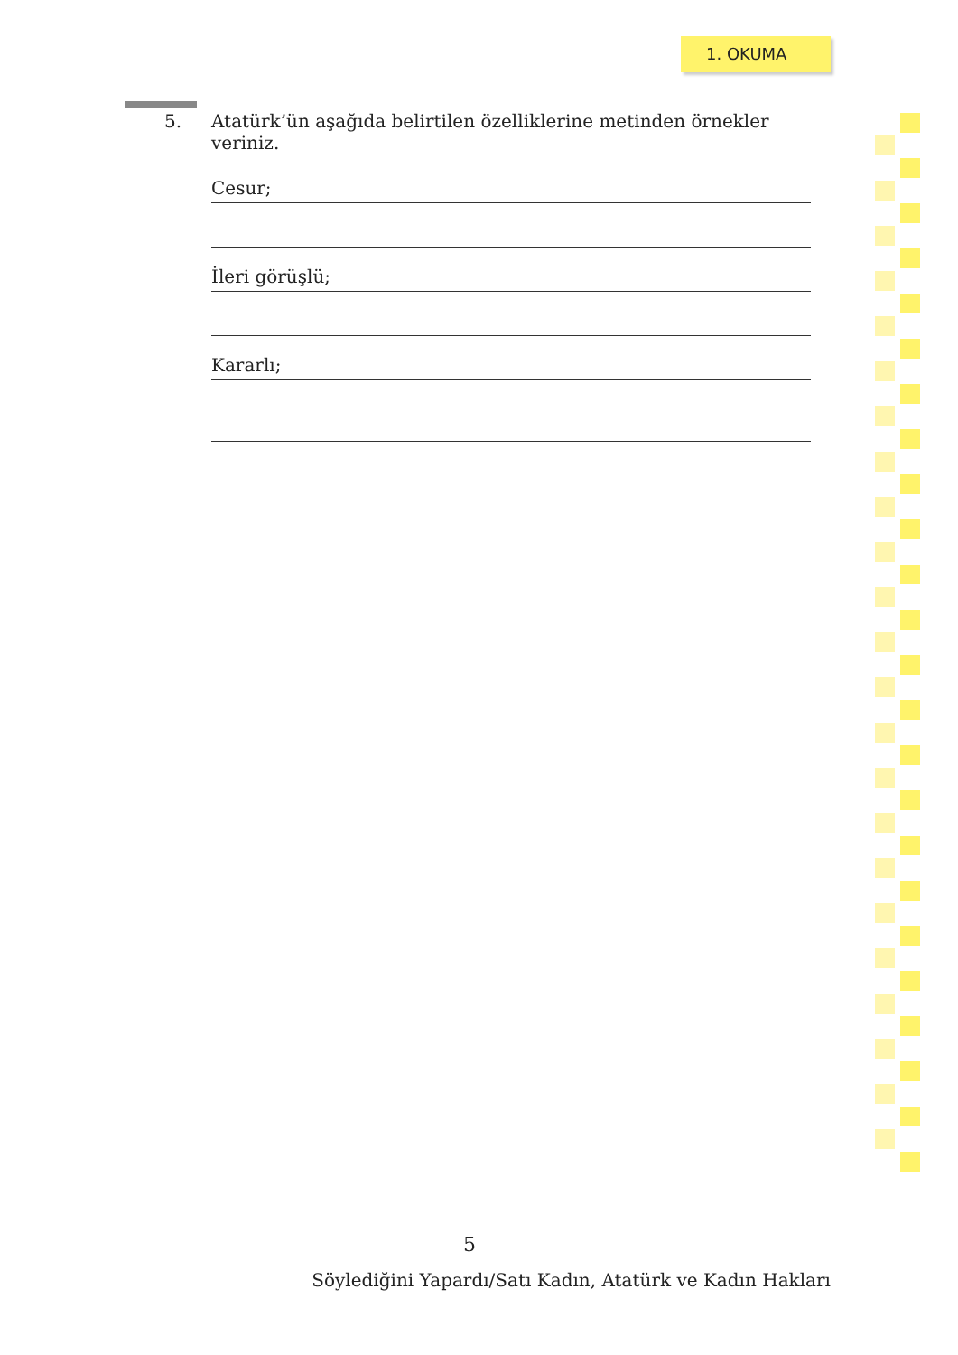1. OKUMA
5.
Atatürk’ün aşağıda belirtilen özelliklerine metinden örnekler veriniz.
Cesur;
İleri görüşlü;
Kararlı;
5
Söylediğini Yapardı/Satı Kadın, Atatürk ve Kadın Hakları